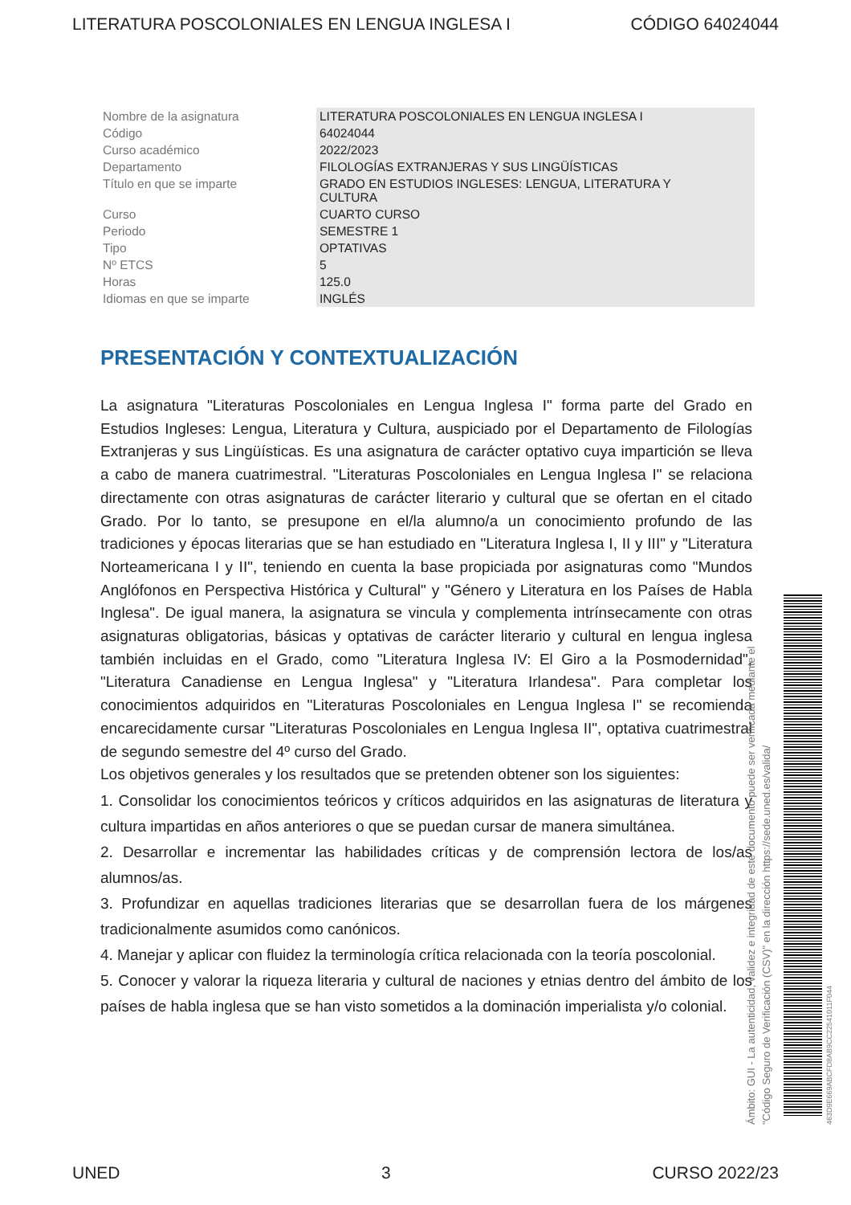LITERATURA POSCOLONIALES EN LENGUA INGLESA I CÓDIGO 64024044
| Nombre de la asignatura | LITERATURA POSCOLONIALES EN LENGUA INGLESA I |
| Código | 64024044 |
| Curso académico | 2022/2023 |
| Departamento | FILOLOGÍAS EXTRANJERAS Y SUS LINGÜÍSTICAS |
| Título en que se imparte | GRADO EN ESTUDIOS INGLESES: LENGUA, LITERATURA Y CULTURA |
| Curso | CUARTO CURSO |
| Periodo | SEMESTRE 1 |
| Tipo | OPTATIVAS |
| Nº ETCS | 5 |
| Horas | 125.0 |
| Idiomas en que se imparte | INGLÉS |
PRESENTACIÓN Y CONTEXTUALIZACIÓN
La asignatura "Literaturas Poscoloniales en Lengua Inglesa I" forma parte del Grado en Estudios Ingleses: Lengua, Literatura y Cultura, auspiciado por el Departamento de Filologías Extranjeras y sus Lingüísticas. Es una asignatura de carácter optativo cuya impartición se lleva a cabo de manera cuatrimestral. "Literaturas Poscoloniales en Lengua Inglesa I" se relaciona directamente con otras asignaturas de carácter literario y cultural que se ofertan en el citado Grado. Por lo tanto, se presupone en el/la alumno/a un conocimiento profundo de las tradiciones y épocas literarias que se han estudiado en "Literatura Inglesa I, II y III" y "Literatura Norteamericana I y II", teniendo en cuenta la base propiciada por asignaturas como "Mundos Anglófonos en Perspectiva Histórica y Cultural" y "Género y Literatura en los Países de Habla Inglesa". De igual manera, la asignatura se vincula y complementa intrínsecamente con otras asignaturas obligatorias, básicas y optativas de carácter literario y cultural en lengua inglesa también incluidas en el Grado, como "Literatura Inglesa IV: El Giro a la Posmodernidad", "Literatura Canadiense en Lengua Inglesa" y "Literatura Irlandesa". Para completar los conocimientos adquiridos en "Literaturas Poscoloniales en Lengua Inglesa I" se recomienda encarecidamente cursar "Literaturas Poscoloniales en Lengua Inglesa II", optativa cuatrimestral de segundo semestre del 4º curso del Grado.
Los objetivos generales y los resultados que se pretenden obtener son los siguientes:
1. Consolidar los conocimientos teóricos y críticos adquiridos en las asignaturas de literatura y cultura impartidas en años anteriores o que se puedan cursar de manera simultánea.
2. Desarrollar e incrementar las habilidades críticas y de comprensión lectora de los/as alumnos/as.
3. Profundizar en aquellas tradiciones literarias que se desarrollan fuera de los márgenes tradicionalmente asumidos como canónicos.
4. Manejar y aplicar con fluidez la terminología crítica relacionada con la teoría poscolonial.
5. Conocer y valorar la riqueza literaria y cultural de naciones y etnias dentro del ámbito de los países de habla inglesa que se han visto sometidos a la dominación imperialista y/o colonial.
Ámbito: GUI - La autenticidad, validez e integridad de este documento puede ser verificada mediante el
"Código Seguro de Verificación (CSV)" en la dirección https://sede.uned.es/valida/
463D9E669ABCFD8AB9CC22541011F044
UNED 3 CURSO 2022/23